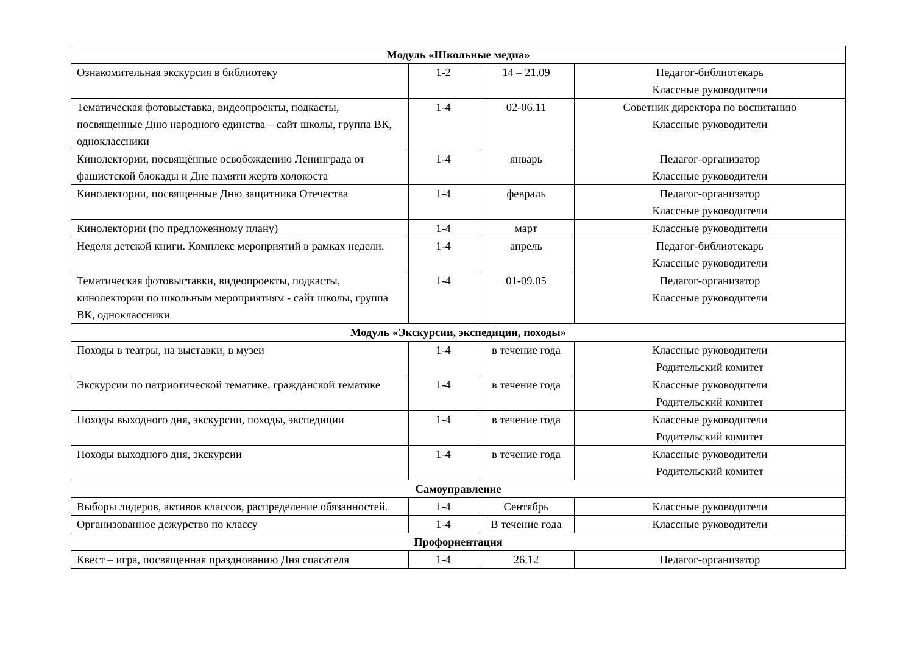| Модуль «Школьные медиа» | | | |
| --- | --- | --- | --- |
| Ознакомительная экскурсия в библиотеку | 1-2 | 14 – 21.09 | Педагог-библиотекарь Классные руководители |
| Тематическая фотовыставка, видеопроекты, подкасты, посвященные Дню народного единства – сайт школы, группа ВК, одноклассники | 1-4 | 02-06.11 | Советник директора по воспитанию Классные руководители |
| Кинолектории, посвящённые освобождению Ленинграда от фашистской блокады и Дне памяти жертв холокоста | 1-4 | январь | Педагог-организатор Классные руководители |
| Кинолектории, посвященные Дню защитника Отечества | 1-4 | февраль | Педагог-организатор Классные руководители |
| Кинолектории (по предложенному плану) | 1-4 | март | Классные руководители |
| Неделя детской книги. Комплекс мероприятий в рамках недели. | 1-4 | апрель | Педагог-библиотекарь Классные руководители |
| Тематическая фотовыставки, видеопроекты, подкасты, кинолектории по школьным мероприятиям - сайт школы, группа ВК, одноклассники | 1-4 | 01-09.05 | Педагог-организатор Классные руководители |
| Модуль «Экскурсии, экспедиции, походы» | | | |
| Походы в театры, на выставки, в музеи | 1-4 | в течение года | Классные руководители Родительский комитет |
| Экскурсии по патриотической тематике, гражданской тематике | 1-4 | в течение года | Классные руководители Родительский комитет |
| Походы выходного дня, экскурсии, походы, экспедиции | 1-4 | в течение года | Классные руководители Родительский комитет |
| Походы выходного дня, экскурсии | 1-4 | в течение года | Классные руководители Родительский комитет |
| Самоуправление | | | |
| Выборы лидеров, активов классов, распределение обязанностей. | 1-4 | Сентябрь | Классные руководители |
| Организованное дежурство по классу | 1-4 | В течение года | Классные руководители |
| Профориентация | | | |
| Квест – игра, посвященная празднованию Дня спасателя | 1-4 | 26.12 | Педагог-организатор |